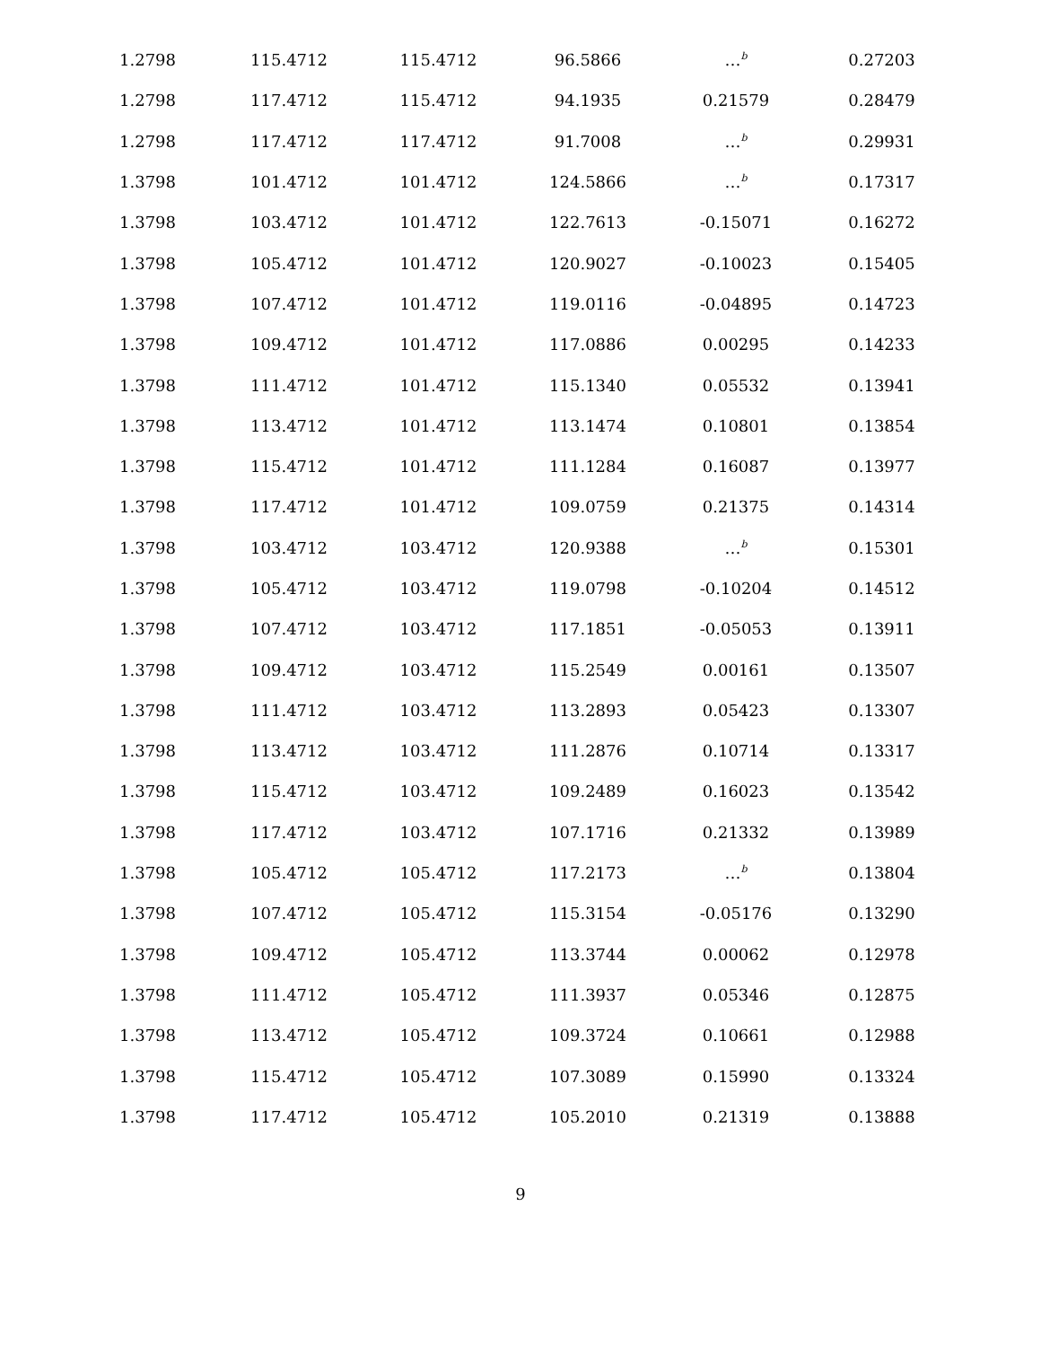| 1.2798 | 115.4712 | 115.4712 | 96.5866 | …<sup>b</sup> | 0.27203 |
| 1.2798 | 117.4712 | 115.4712 | 94.1935 | 0.21579 | 0.28479 |
| 1.2798 | 117.4712 | 117.4712 | 91.7008 | …<sup>b</sup> | 0.29931 |
| 1.3798 | 101.4712 | 101.4712 | 124.5866 | …<sup>b</sup> | 0.17317 |
| 1.3798 | 103.4712 | 101.4712 | 122.7613 | -0.15071 | 0.16272 |
| 1.3798 | 105.4712 | 101.4712 | 120.9027 | -0.10023 | 0.15405 |
| 1.3798 | 107.4712 | 101.4712 | 119.0116 | -0.04895 | 0.14723 |
| 1.3798 | 109.4712 | 101.4712 | 117.0886 | 0.00295 | 0.14233 |
| 1.3798 | 111.4712 | 101.4712 | 115.1340 | 0.05532 | 0.13941 |
| 1.3798 | 113.4712 | 101.4712 | 113.1474 | 0.10801 | 0.13854 |
| 1.3798 | 115.4712 | 101.4712 | 111.1284 | 0.16087 | 0.13977 |
| 1.3798 | 117.4712 | 101.4712 | 109.0759 | 0.21375 | 0.14314 |
| 1.3798 | 103.4712 | 103.4712 | 120.9388 | …<sup>b</sup> | 0.15301 |
| 1.3798 | 105.4712 | 103.4712 | 119.0798 | -0.10204 | 0.14512 |
| 1.3798 | 107.4712 | 103.4712 | 117.1851 | -0.05053 | 0.13911 |
| 1.3798 | 109.4712 | 103.4712 | 115.2549 | 0.00161 | 0.13507 |
| 1.3798 | 111.4712 | 103.4712 | 113.2893 | 0.05423 | 0.13307 |
| 1.3798 | 113.4712 | 103.4712 | 111.2876 | 0.10714 | 0.13317 |
| 1.3798 | 115.4712 | 103.4712 | 109.2489 | 0.16023 | 0.13542 |
| 1.3798 | 117.4712 | 103.4712 | 107.1716 | 0.21332 | 0.13989 |
| 1.3798 | 105.4712 | 105.4712 | 117.2173 | …<sup>b</sup> | 0.13804 |
| 1.3798 | 107.4712 | 105.4712 | 115.3154 | -0.05176 | 0.13290 |
| 1.3798 | 109.4712 | 105.4712 | 113.3744 | 0.00062 | 0.12978 |
| 1.3798 | 111.4712 | 105.4712 | 111.3937 | 0.05346 | 0.12875 |
| 1.3798 | 113.4712 | 105.4712 | 109.3724 | 0.10661 | 0.12988 |
| 1.3798 | 115.4712 | 105.4712 | 107.3089 | 0.15990 | 0.13324 |
| 1.3798 | 117.4712 | 105.4712 | 105.2010 | 0.21319 | 0.13888 |
9